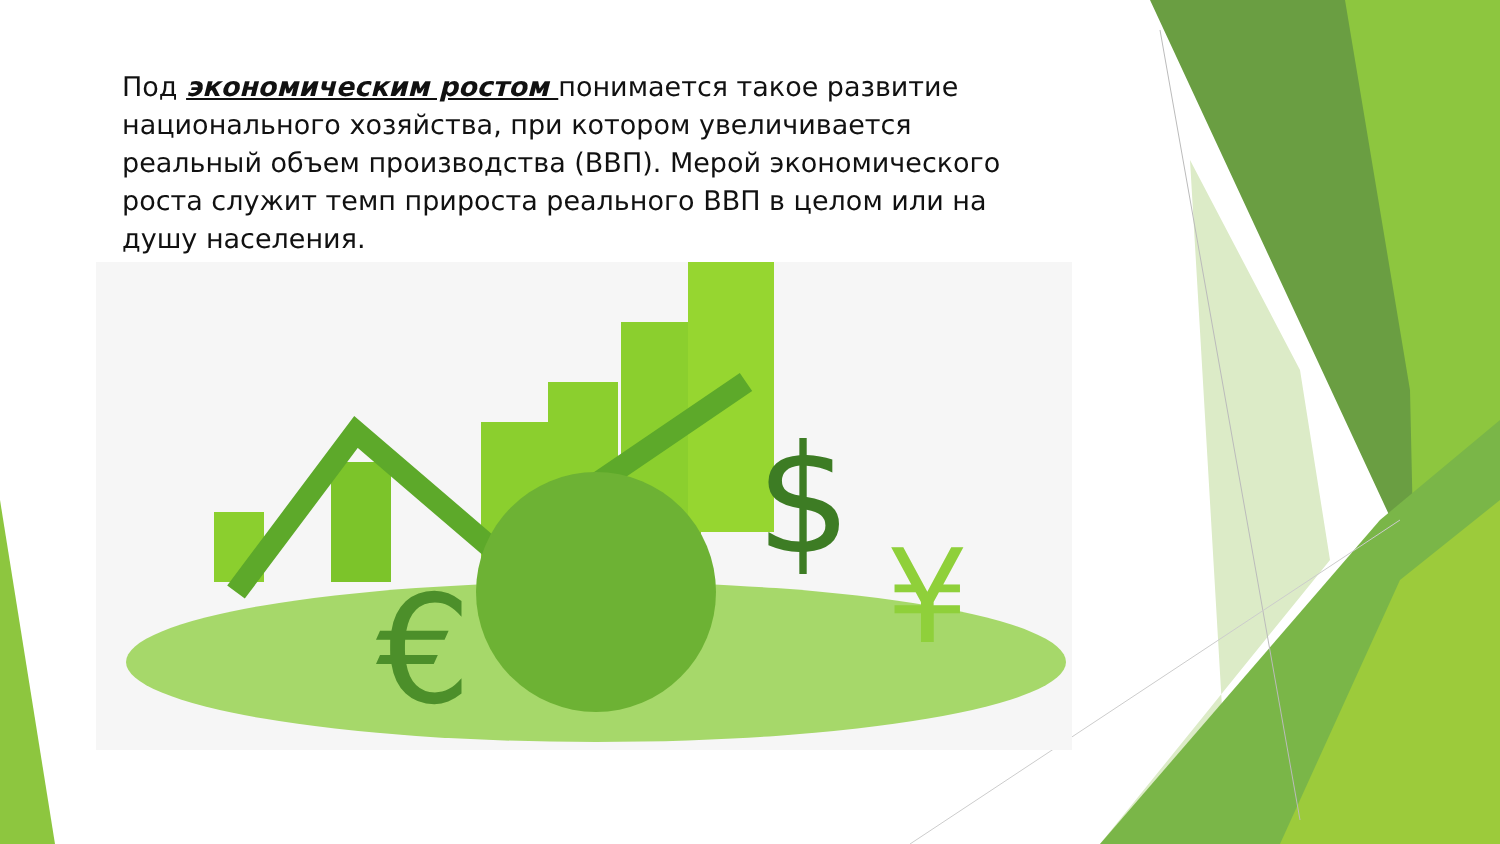Под экономическим ростом понимается такое развитие национального хозяйства, при котором увеличивается реальный объем производства (ВВП). Мерой экономического роста служит темп прироста реального ВВП в целом или на душу населения.
€
$
¥